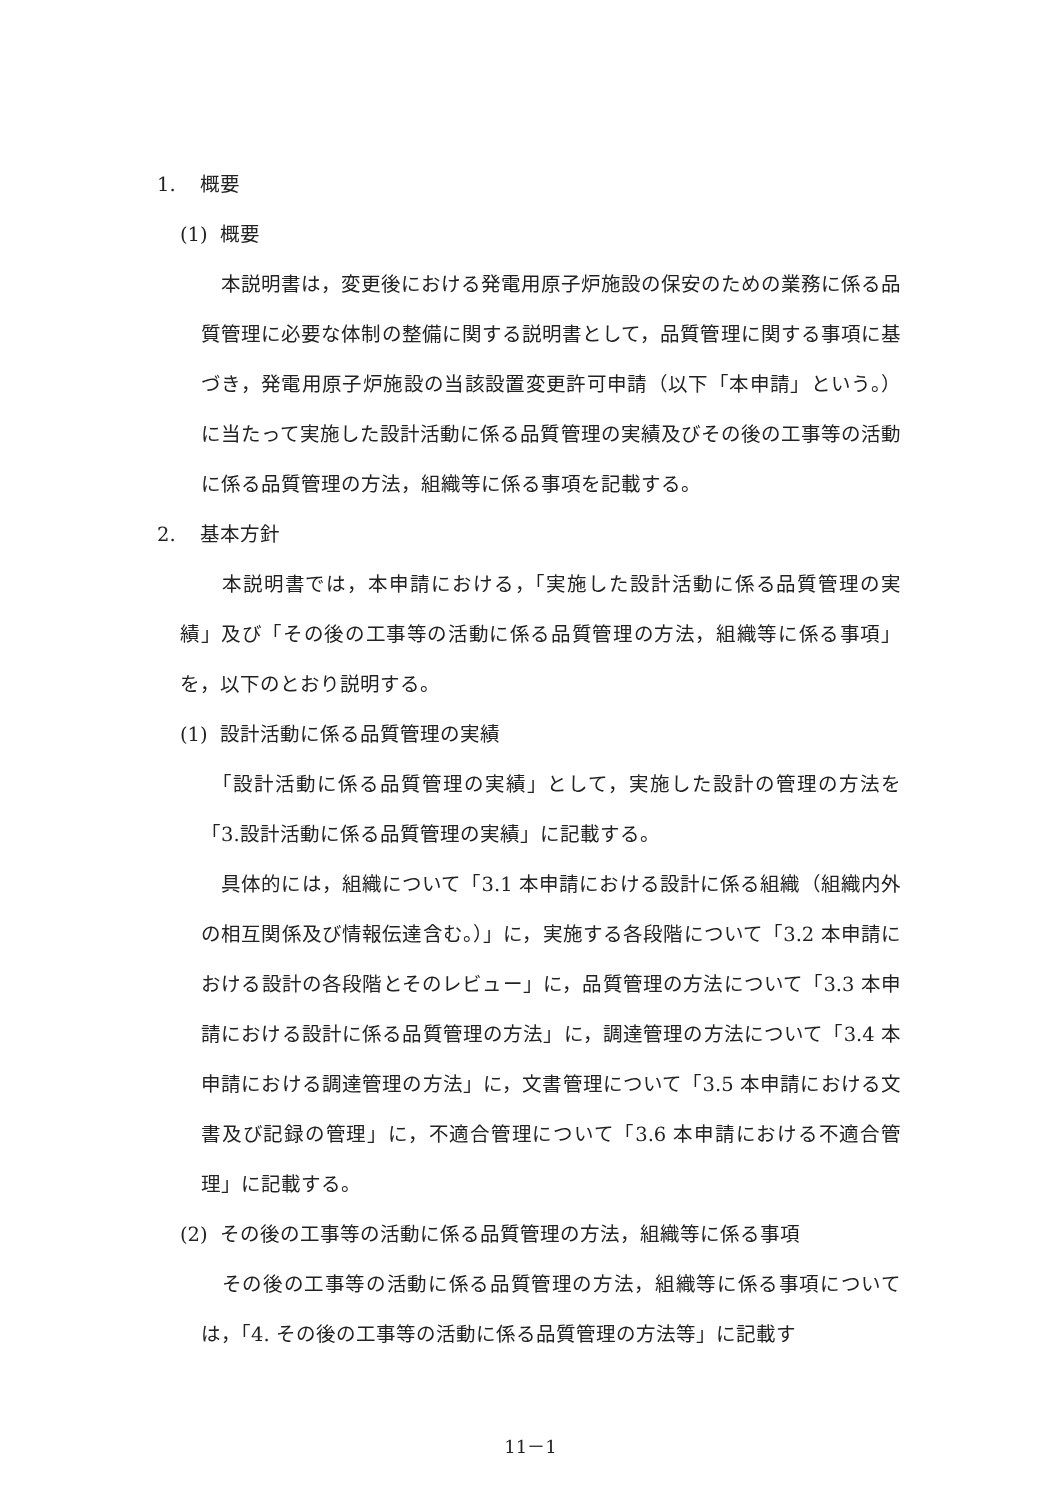1. 概要
(1) 概要
　本説明書は，変更後における発電用原子炉施設の保安のための業務に係る品質管理に必要な体制の整備に関する説明書として，品質管理に関する事項に基づき，発電用原子炉施設の当該設置変更許可申請（以下「本申請」という。）に当たって実施した設計活動に係る品質管理の実績及びその後の工事等の活動に係る品質管理の方法，組織等に係る事項を記載する。
2. 基本方針
　　本説明書では，本申請における，「実施した設計活動に係る品質管理の実績」及び「その後の工事等の活動に係る品質管理の方法，組織等に係る事項」を，以下のとおり説明する。
(1) 設計活動に係る品質管理の実績
　「設計活動に係る品質管理の実績」として，実施した設計の管理の方法を「3.設計活動に係る品質管理の実績」に記載する。
　具体的には，組織について「3.1 本申請における設計に係る組織（組織内外の相互関係及び情報伝達含む。）」に，実施する各段階について「3.2 本申請における設計の各段階とそのレビュー」に，品質管理の方法について「3.3 本申請における設計に係る品質管理の方法」に，調達管理の方法について「3.4 本申請における調達管理の方法」に，文書管理について「3.5 本申請における文書及び記録の管理」に，不適合管理について「3.6 本申請における不適合管理」に記載する。
(2) その後の工事等の活動に係る品質管理の方法，組織等に係る事項
　その後の工事等の活動に係る品質管理の方法，組織等に係る事項については，「4. その後の工事等の活動に係る品質管理の方法等」に記載す
11－1